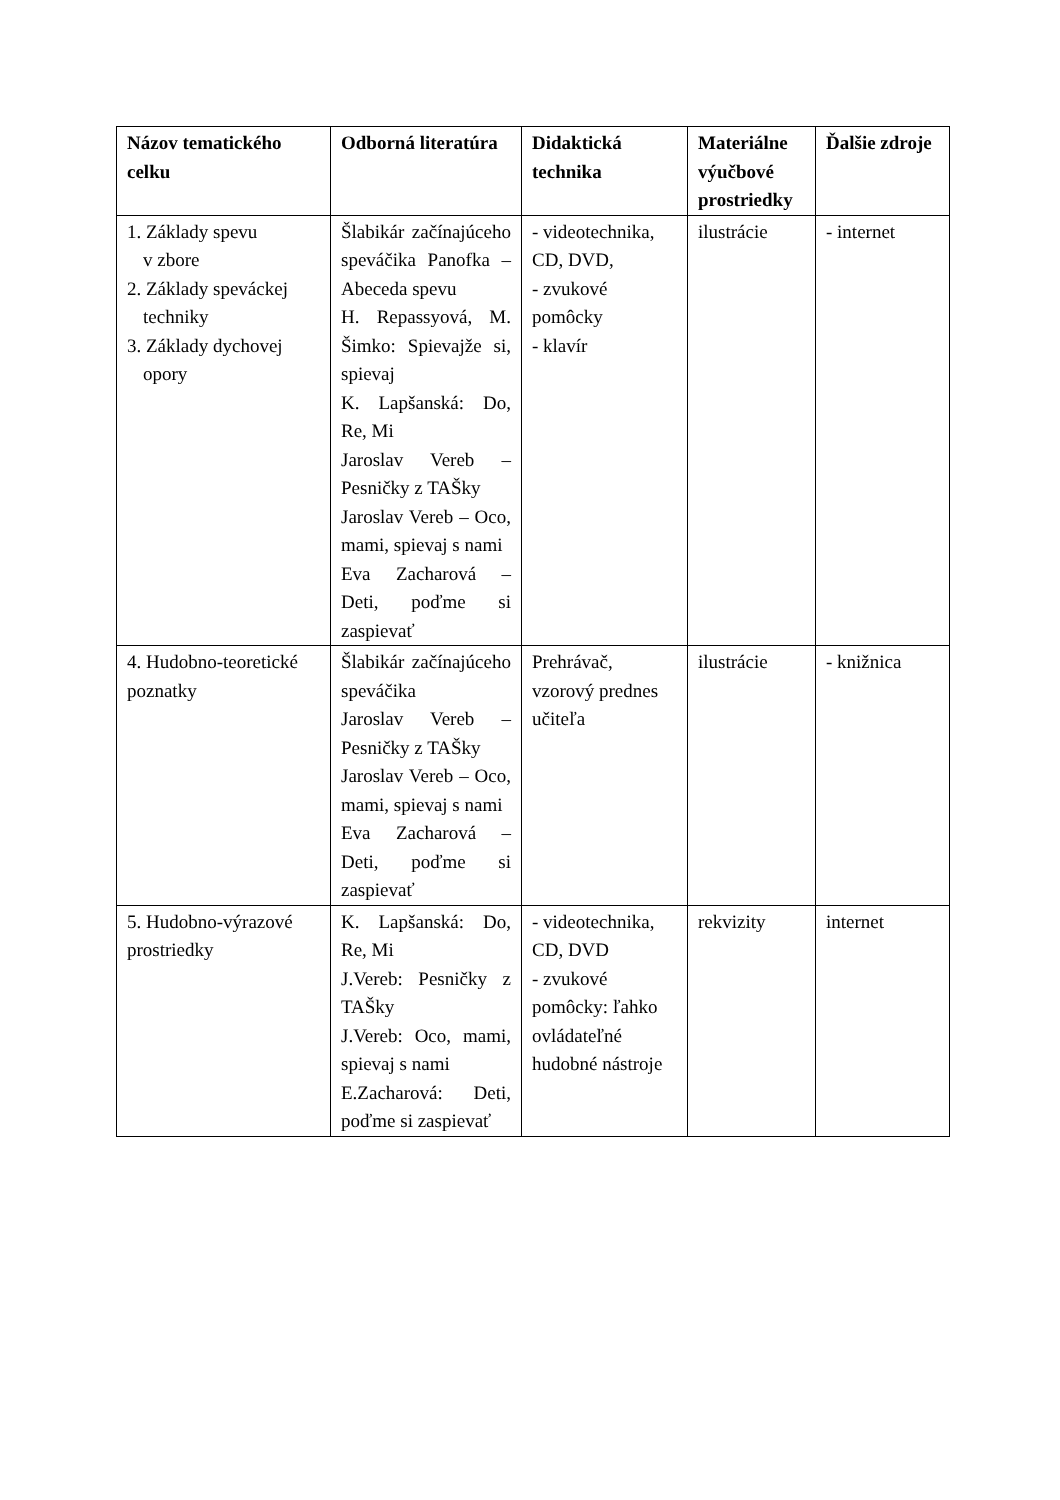| Názov tematického celku | Odborná literatúra | Didaktická technika | Materiálne výučbové prostriedky | Ďalšie zdroje |
| --- | --- | --- | --- | --- |
| 1. Základy spevu v zbore 2. Základy speváckej techniky 3. Základy dychovej opory | Šlabikár začínajúceho speváčika Panofka – Abeceda spevu H. Repassyová, M. Šimko: Spievajže si, spievaj K. Lapšanská: Do, Re, Mi Jaroslav Vereb – Pesničky z TAŠky Jaroslav Vereb – Oco, mami, spievaj s nami Eva Zacharová – Deti, poďme si zaspievať | - videotechnika, CD, DVD, - zvukové pomôcky - klavír | ilustrácie | - internet |
| 4. Hudobno-teoretické poznatky | Šlabikár začínajúceho speváčika Jaroslav Vereb – Pesničky z TAŠky Jaroslav Vereb – Oco, mami, spievaj s nami Eva Zacharová – Deti, poďme si zaspievať | Prehrávač, vzorový prednes učiteľa | ilustrácie | - knižnica |
| 5. Hudobno-výrazové prostriedky | K. Lapšanská: Do, Re, Mi J.Vereb: Pesničky z TAŠky J.Vereb: Oco, mami, spievaj s nami E.Zacharová: Deti, poďme si zaspievať | - videotechnika, CD, DVD - zvukové pomôcky: ľahko ovládateľné hudobné nástroje | rekvizity | internet |